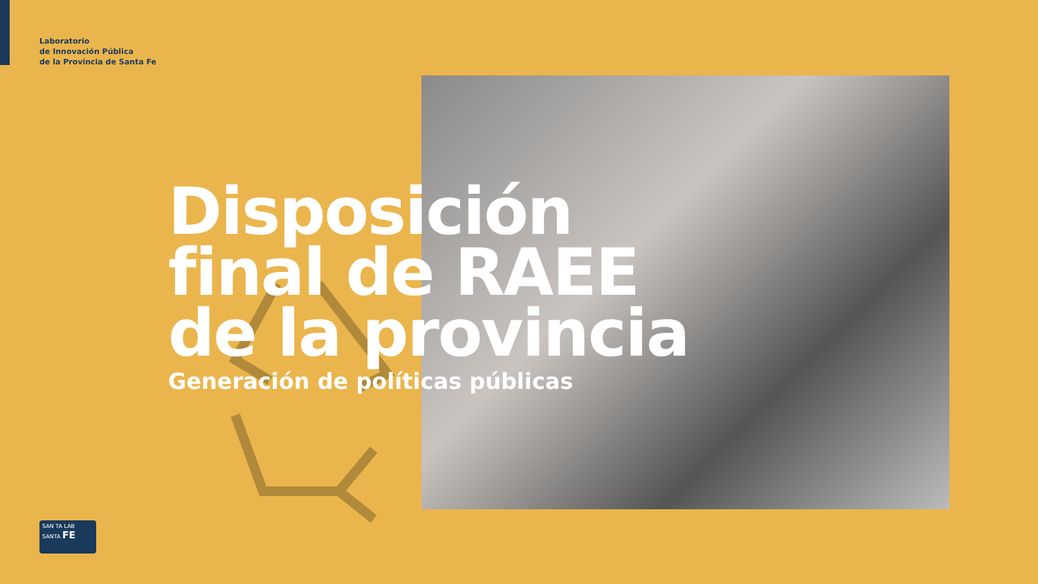Laboratorio
de Innovación Pública
de la Provincia de Santa Fe
Disposición
final de RAEE
de la provincia
Generación de políticas públicas
SAN TA LAB SANTA FE